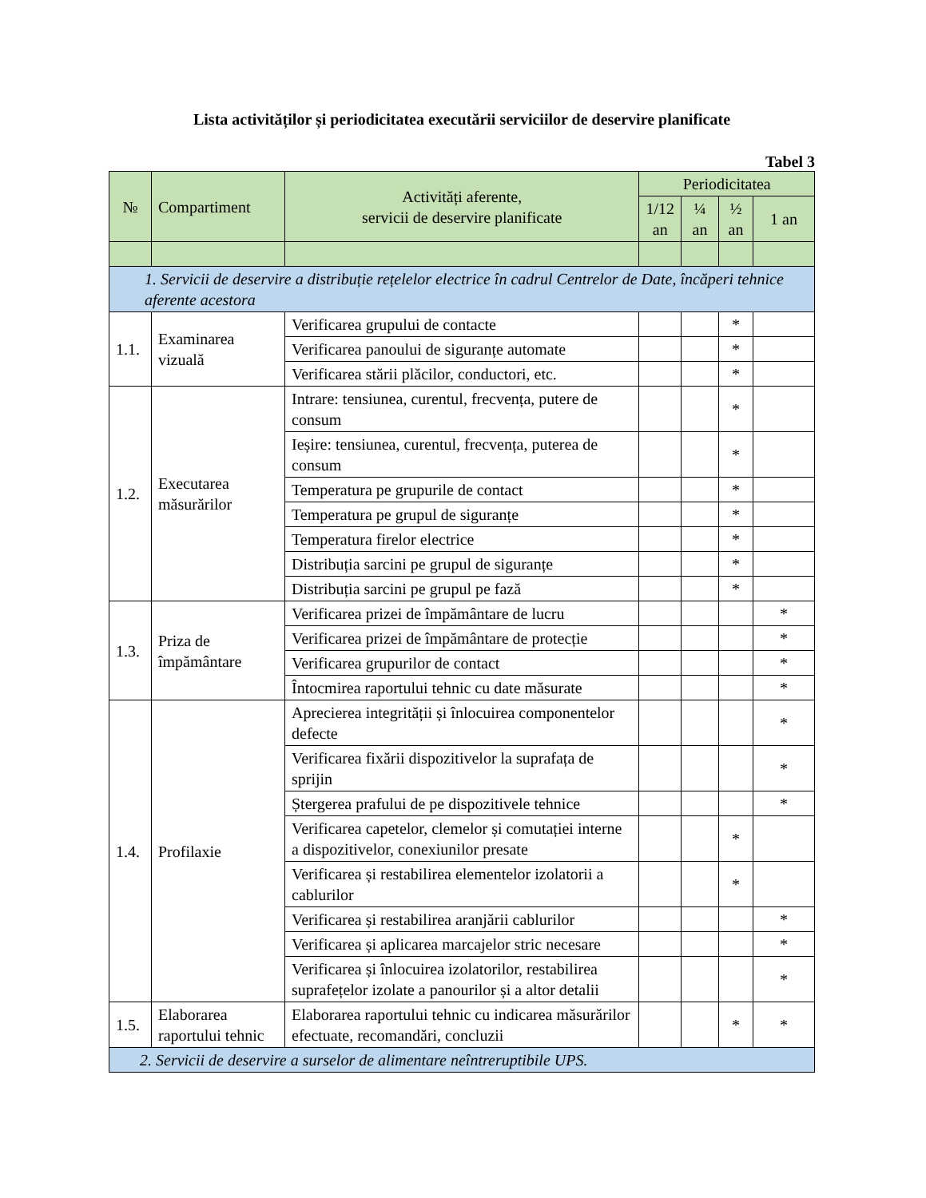Lista activităților și periodicitatea executării serviciilor de deservire planificate
Tabel 3
| № | Compartiment | Activități aferente, servicii de deservire planificate | Periodicitatea | | | |
| --- | --- | --- | --- | --- | --- | --- |
| | | | 1/12 an | ¼ an | ½ an | 1 an |
| 1. Servicii de deservire a distribuție rețelelor electrice în cadrul Centrelor de Date, încăperi tehnice aferente acestora | | | | | | |
| 1.1. | Examinarea vizuală | Verificarea grupului de contacte | | | * | |
| | | Verificarea panoului de siguranțe automate | | | * | |
| | | Verificarea stării plăcilor, conductori, etc. | | | * | |
| 1.2. | Executarea măsurărilor | Intrare: tensiunea, curentul, frecvența, putere de consum | | | * | |
| | | Ieșire: tensiunea, curentul, frecvența, puterea de consum | | | * | |
| | | Temperatura pe grupurile de contact | | | * | |
| | | Temperatura pe grupul de siguranțe | | | * | |
| | | Temperatura firelor electrice | | | * | |
| | | Distribuția sarcini pe grupul de siguranțe | | | * | |
| | | Distribuția sarcini pe grupul pe fază | | | * | |
| 1.3. | Priza de împământare | Verificarea prizei de împământare de lucru | | | | * |
| | | Verificarea prizei de împământare de protecție | | | | * |
| | | Verificarea grupurilor de contact | | | | * |
| | | Întocmirea raportului tehnic cu date măsurate | | | | * |
| 1.4. | Profilaxie | Aprecierea integrității și înlocuirea componentelor defecte | | | | * |
| | | Verificarea fixării dispozitivelor la suprafața de sprijin | | | | * |
| | | Ștergerea prafului de pe dispozitivele tehnice | | | | * |
| | | Verificarea capetelor, clemelor și comutației interne a dispozitivelor, conexiunilor presate | | | * | |
| | | Verificarea și restabilirea elementelor izolatorii a cablurilor | | | * | |
| | | Verificarea și restabilirea aranjării cablurilor | | | | * |
| | | Verificarea și aplicarea marcajelor stric necesare | | | | * |
| | | Verificarea și înlocuirea izolatorilor, restabilirea suprafețelor izolate a panourilor și a altor detalii | | | | * |
| 1.5. | Elaborarea raportului tehnic | Elaborarea raportului tehnic cu indicarea măsurărilor efectuate, recomandări, concluzii | | | * | * |
| 2. Servicii de deservire a surselor de alimentare neîntreruptibile UPS. | | | | | | |